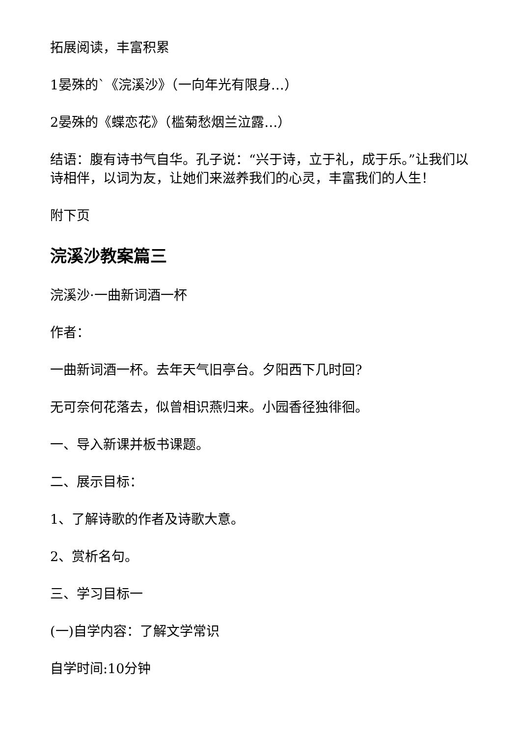拓展阅读，丰富积累
1晏殊的`《浣溪沙》（一向年光有限身…）
2晏殊的《蝶恋花》（槛菊愁烟兰泣露…）
结语：腹有诗书气自华。孔子说：“兴于诗，立于礼，成于乐。”让我们以诗相伴，以词为友，让她们来滋养我们的心灵，丰富我们的人生！
附下页
浣溪沙教案篇三
浣溪沙·一曲新词酒一杯
作者：
一曲新词酒一杯。去年天气旧亭台。夕阳西下几时回?
无可奈何花落去，似曾相识燕归来。小园香径独徘徊。
一、导入新课并板书课题。
二、展示目标：
1、了解诗歌的作者及诗歌大意。
2、赏析名句。
三、学习目标一
(一)自学内容：了解文学常识
自学时间:10分钟